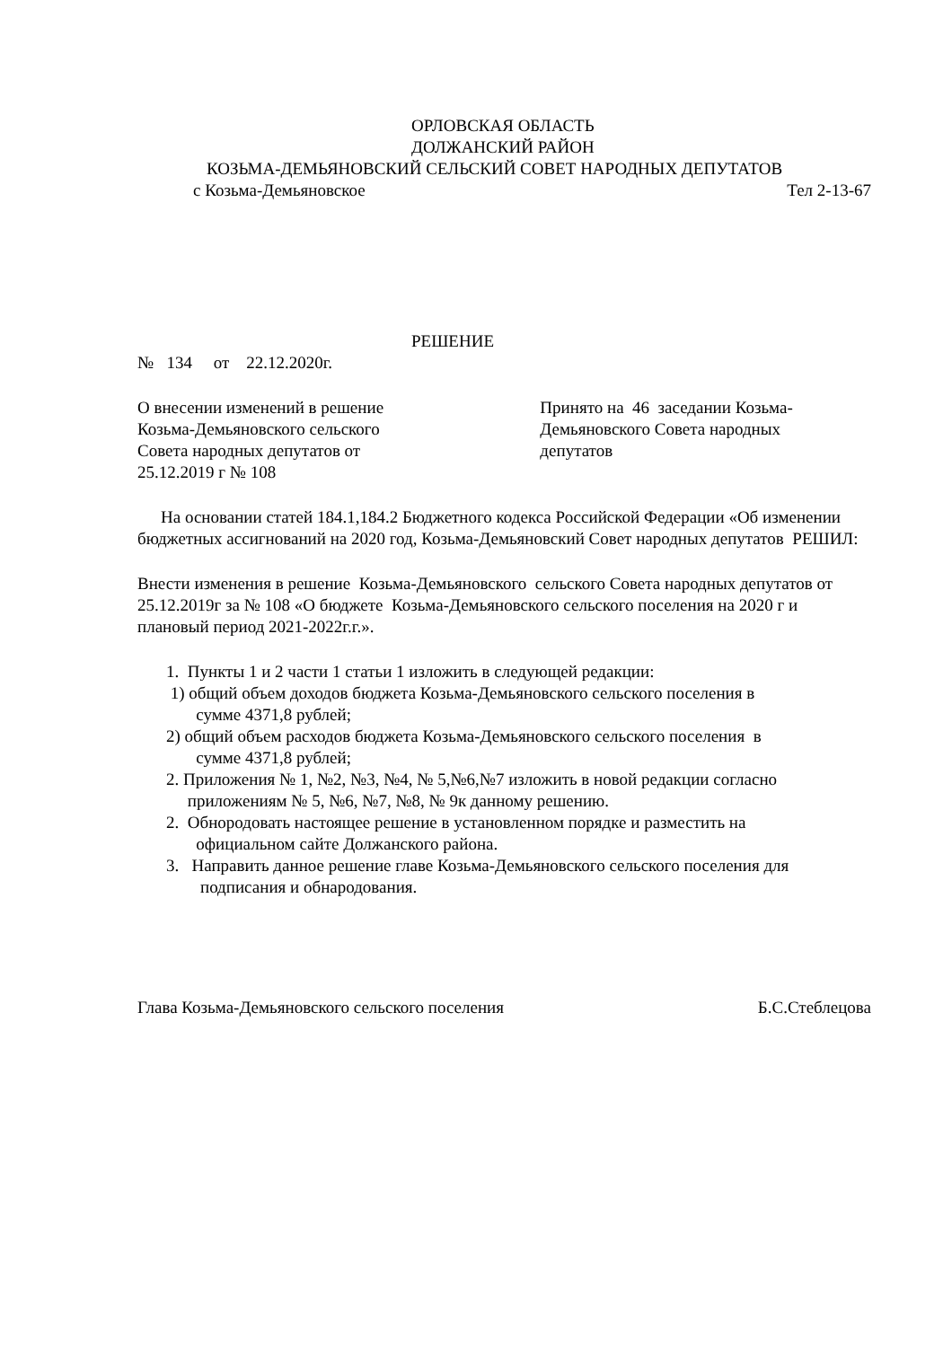ОРЛОВСКАЯ ОБЛАСТЬ
ДОЛЖАНСКИЙ РАЙОН
КОЗЬМА-ДЕМЬЯНОВСКИЙ СЕЛЬСКИЙ СОВЕТ НАРОДНЫХ ДЕПУТАТОВ
с Козьма-Демьяновское Тел 2-13-67
РЕШЕНИЕ
№ 134 от 22.12.2020г.
О внесении изменений в решение
Козьма-Демьяновского сельского
Совета народных депутатов от
25.12.2019 г № 108
Принято на 46 заседании Козьма-
Демьяновского Совета народных
депутатов
На основании статей 184.1,184.2 Бюджетного кодекса Российской Федерации «Об изменении бюджетных ассигнований на 2020 год, Козьма-Демьяновский Совет народных депутатов РЕШИЛ:
Внести изменения в решение Козьма-Демьяновского сельского Совета народных депутатов от 25.12.2019г за № 108 «О бюджете Козьма-Демьяновского сельского поселения на 2020 г и плановый период 2021-2022г.г.».
1. Пункты 1 и 2 части 1 статьи 1 изложить в следующей редакции:
1) общий объем доходов бюджета Козьма-Демьяновского сельского поселения в
сумме 4371,8 рублей;
2) общий объем расходов бюджета Козьма-Демьяновского сельского поселения в
сумме 4371,8 рублей;
2. Приложения № 1, №2, №3, №4, № 5,№6,№7 изложить в новой редакции согласно
приложениям № 5, №6, №7, №8, № 9к данному решению.
2. Обнородовать настоящее решение в установленном порядке и разместить на
официальном сайте Должанского района.
3. Направить данное решение главе Козьма-Демьяновского сельского поселения для
подписания и обнародования.
Глава Козьма-Демьяновского сельского поселения Б.С.Стеблецова